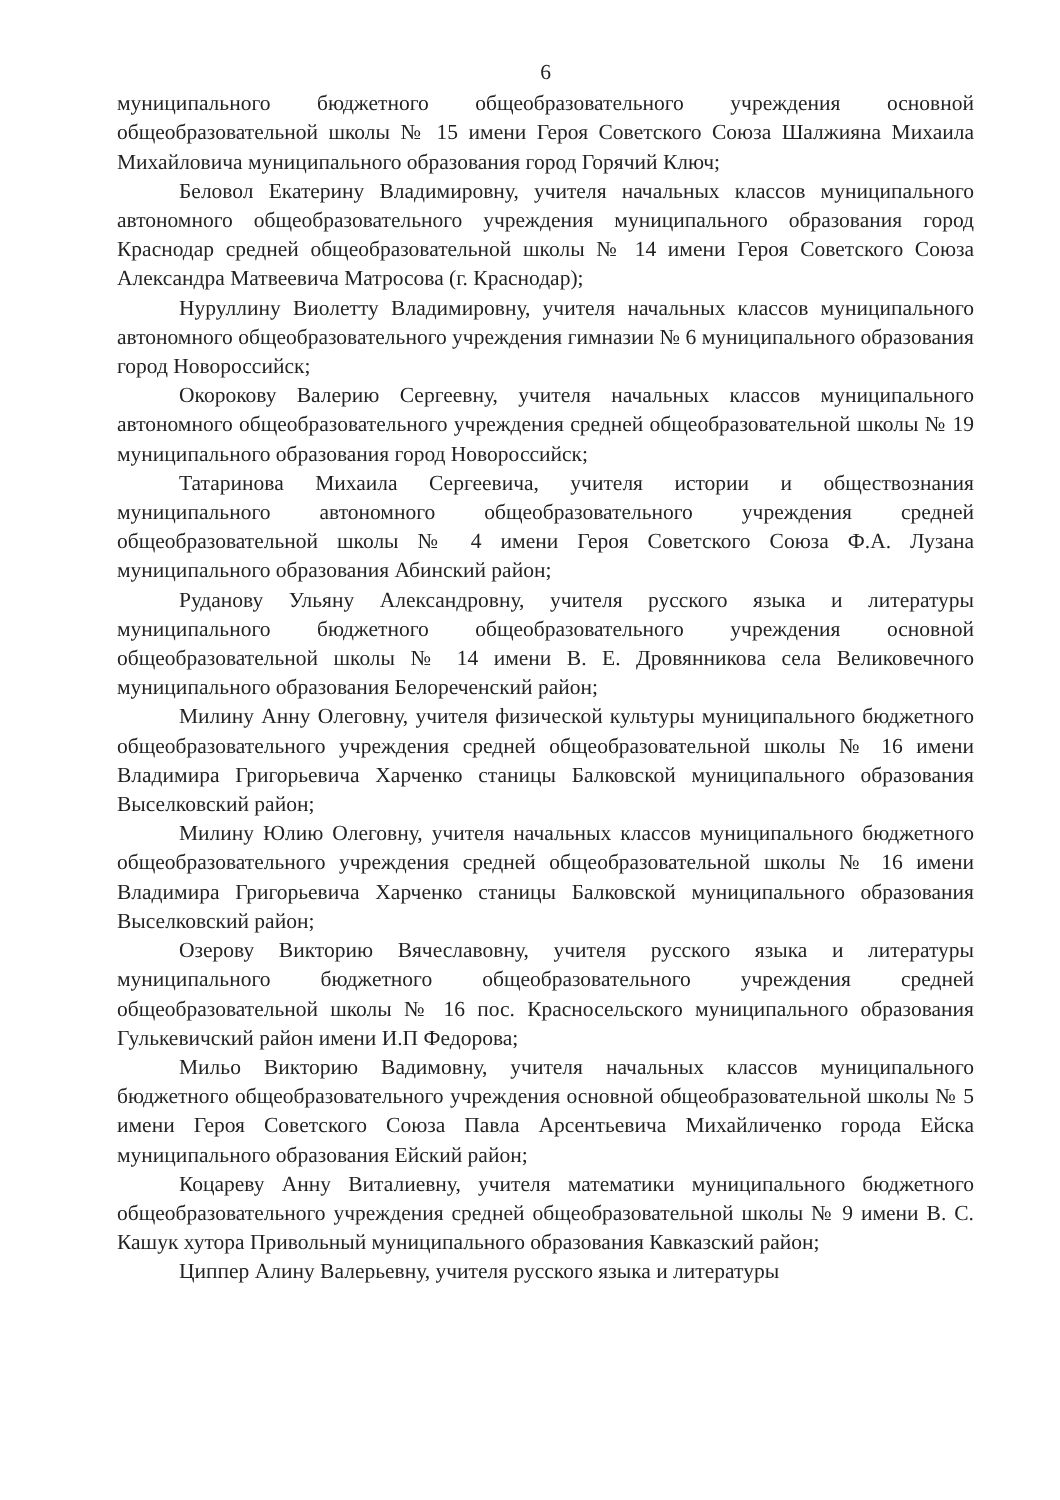6
муниципального бюджетного общеобразовательного учреждения основной общеобразовательной школы № 15 имени Героя Советского Союза Шалжияна Михаила Михайловича муниципального образования город Горячий Ключ;
Беловол Екатерину Владимировну, учителя начальных классов муниципального автономного общеобразовательного учреждения муниципального образования город Краснодар средней общеобразовательной школы № 14 имени Героя Советского Союза Александра Матвеевича Матросова (г. Краснодар);
Нуруллину Виолетту Владимировну, учителя начальных классов муниципального автономного общеобразовательного учреждения гимназии № 6 муниципального образования город Новороссийск;
Окорокову Валерию Сергеевну, учителя начальных классов муниципального автономного общеобразовательного учреждения средней общеобразовательной школы № 19 муниципального образования город Новороссийск;
Татаринова Михаила Сергеевича, учителя истории и обществознания муниципального автономного общеобразовательного учреждения средней общеобразовательной школы № 4 имени Героя Советского Союза Ф.А. Лузана муниципального образования Абинский район;
Руданову Ульяну Александровну, учителя русского языка и литературы муниципального бюджетного общеобразовательного учреждения основной общеобразовательной школы № 14 имени В. Е. Дровянникова села Великовечного муниципального образования Белореченский район;
Милину Анну Олеговну, учителя физической культуры муниципального бюджетного общеобразовательного учреждения средней общеобразовательной школы № 16 имени Владимира Григорьевича Харченко станицы Балковской муниципального образования Выселковский район;
Милину Юлию Олеговну, учителя начальных классов муниципального бюджетного общеобразовательного учреждения средней общеобразовательной школы № 16 имени Владимира Григорьевича Харченко станицы Балковской муниципального образования Выселковский район;
Озерову Викторию Вячеславовну, учителя русского языка и литературы муниципального бюджетного общеобразовательного учреждения средней общеобразовательной школы № 16 пос. Красносельского муниципального образования Гулькевичский район имени И.П Федорова;
Мильо Викторию Вадимовну, учителя начальных классов муниципального бюджетного общеобразовательного учреждения основной общеобразовательной школы № 5 имени Героя Советского Союза Павла Арсентьевича Михайличенко города Ейска муниципального образования Ейский район;
Коцареву Анну Виталиевну, учителя математики муниципального бюджетного общеобразовательного учреждения средней общеобразовательной школы № 9 имени В. С. Кашук хутора Привольный муниципального образования Кавказский район;
Циппер Алину Валерьевну, учителя русского языка и литературы